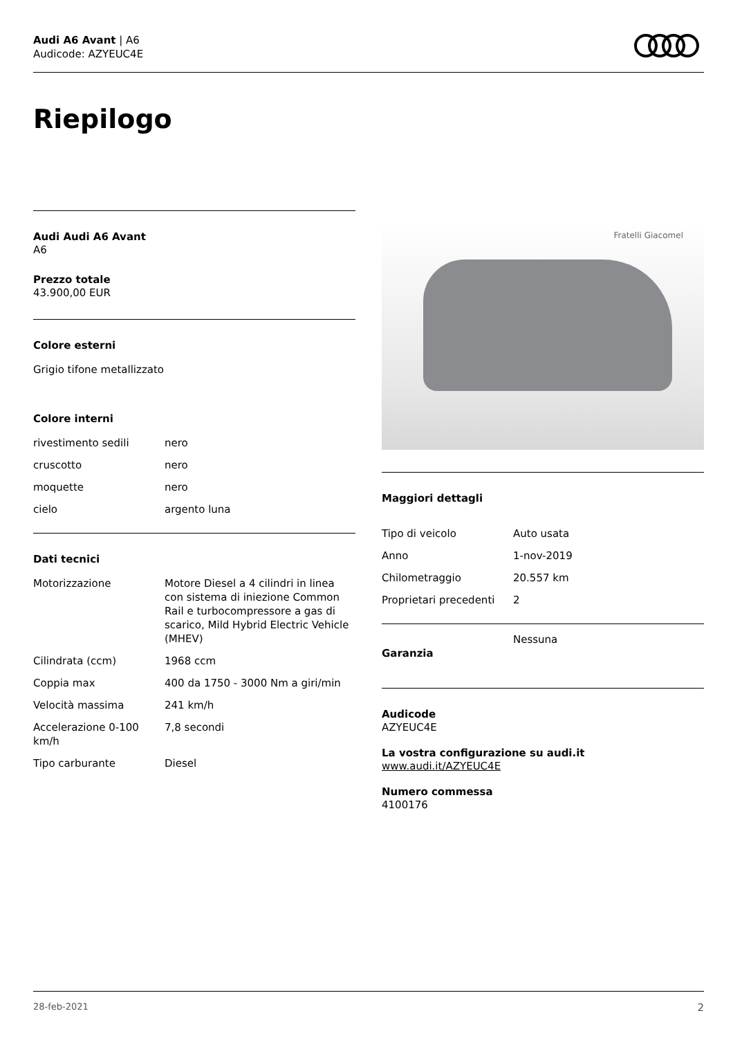Audi A6 Avant | A6
Audicode: AZYEUC4E
Riepilogo
Audi Audi A6 Avant
A6
Prezzo totale
43.900,00 EUR
Colore esterni
Grigio tifone metallizzato
Colore interni
| rivestimento sedili | nero |
| cruscotto | nero |
| moquette | nero |
| cielo | argento luna |
Dati tecnici
| Motorizzazione | Motore Diesel a 4 cilindri in linea con sistema di iniezione Common Rail e turbocompressore a gas di scarico, Mild Hybrid Electric Vehicle (MHEV) |
| Cilindrata (ccm) | 1968 ccm |
| Coppia max | 400 da 1750 - 3000 Nm a giri/min |
| Velocità massima | 241 km/h |
| Accelerazione 0-100 km/h | 7,8 secondi |
| Tipo carburante | Diesel |
Fratelli Giacomel
Maggiori dettagli
| Tipo di veicolo | Auto usata |
| Anno | 1-nov-2019 |
| Chilometraggio | 20.557 km |
| Proprietari precedenti | 2 |
| Garanzia | Nessuna |
Audicode
AZYEUC4E
La vostra configurazione su audi.it
www.audi.it/AZYEUC4E
Numero commessa
4100176
28-feb-2021 2